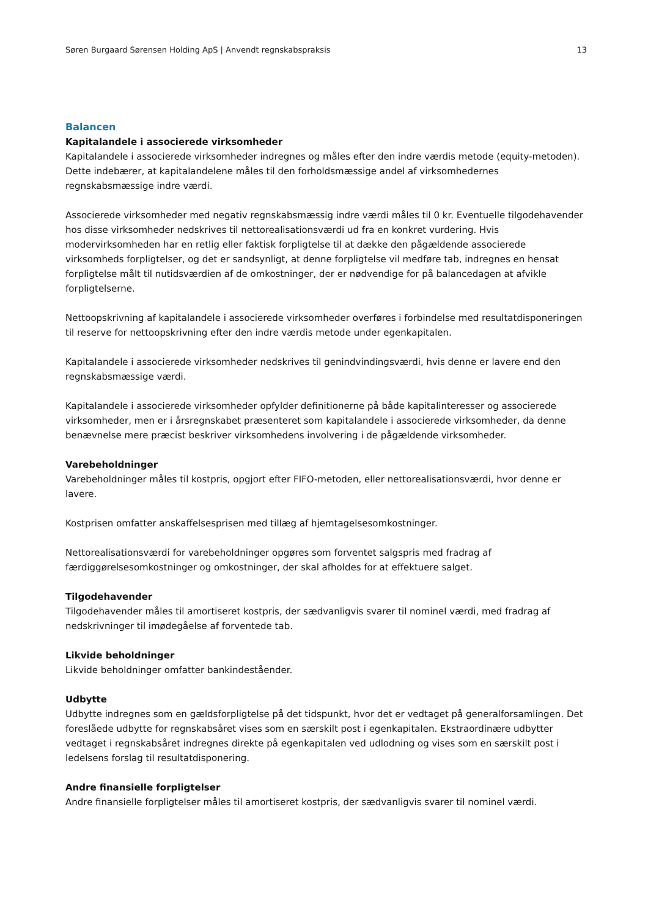Søren Burgaard Sørensen Holding ApS | Anvendt regnskabspraksis 13
Balancen
Kapitalandele i associerede virksomheder
Kapitalandele i associerede virksomheder indregnes og måles efter den indre værdis metode (equity-metoden). Dette indebærer, at kapitalandelene måles til den forholdsmæssige andel af virksomhedernes regnskabsmæssige indre værdi.
Associerede virksomheder med negativ regnskabsmæssig indre værdi måles til 0 kr. Eventuelle tilgodehavender hos disse virksomheder nedskrives til nettorealisationsværdi ud fra en konkret vurdering. Hvis modervirksomheden har en retlig eller faktisk forpligtelse til at dække den pågældende associerede virksomheds forpligtelser, og det er sandsynligt, at denne forpligtelse vil medføre tab, indregnes en hensat forpligtelse målt til nutidsværdien af de omkostninger, der er nødvendige for på balancedagen at afvikle forpligtelserne.
Nettoopskrivning af kapitalandele i associerede virksomheder overføres i forbindelse med resultatdisponeringen til reserve for nettoopskrivning efter den indre værdis metode under egenkapitalen.
Kapitalandele i associerede virksomheder nedskrives til genindvindingsværdi, hvis denne er lavere end den regnskabsmæssige værdi.
Kapitalandele i associerede virksomheder opfylder definitionerne på både kapitalinteresser og associerede virksomheder, men er i årsregnskabet præsenteret som kapitalandele i associerede virksomheder, da denne benævnelse mere præcist beskriver virksomhedens involvering i de pågældende virksomheder.
Varebeholdninger
Varebeholdninger måles til kostpris, opgjort efter FIFO-metoden, eller nettorealisationsværdi, hvor denne er lavere.
Kostprisen omfatter anskaffelsesprisen med tillæg af hjemtagelsesomkostninger.
Nettorealisationsværdi for varebeholdninger opgøres som forventet salgspris med fradrag af færdiggørelsesomkostninger og omkostninger, der skal afholdes for at effektuere salget.
Tilgodehavender
Tilgodehavender måles til amortiseret kostpris, der sædvanligvis svarer til nominel værdi, med fradrag af nedskrivninger til imødegåelse af forventede tab.
Likvide beholdninger
Likvide beholdninger omfatter bankindeståender.
Udbytte
Udbytte indregnes som en gældsforpligtelse på det tidspunkt, hvor det er vedtaget på generalforsamlingen. Det foreslåede udbytte for regnskabsåret vises som en særskilt post i egenkapitalen. Ekstraordinære udbytter vedtaget i regnskabsåret indregnes direkte på egenkapitalen ved udlodning og vises som en særskilt post i ledelsens forslag til resultatdisponering.
Andre finansielle forpligtelser
Andre finansielle forpligtelser måles til amortiseret kostpris, der sædvanligvis svarer til nominel værdi.